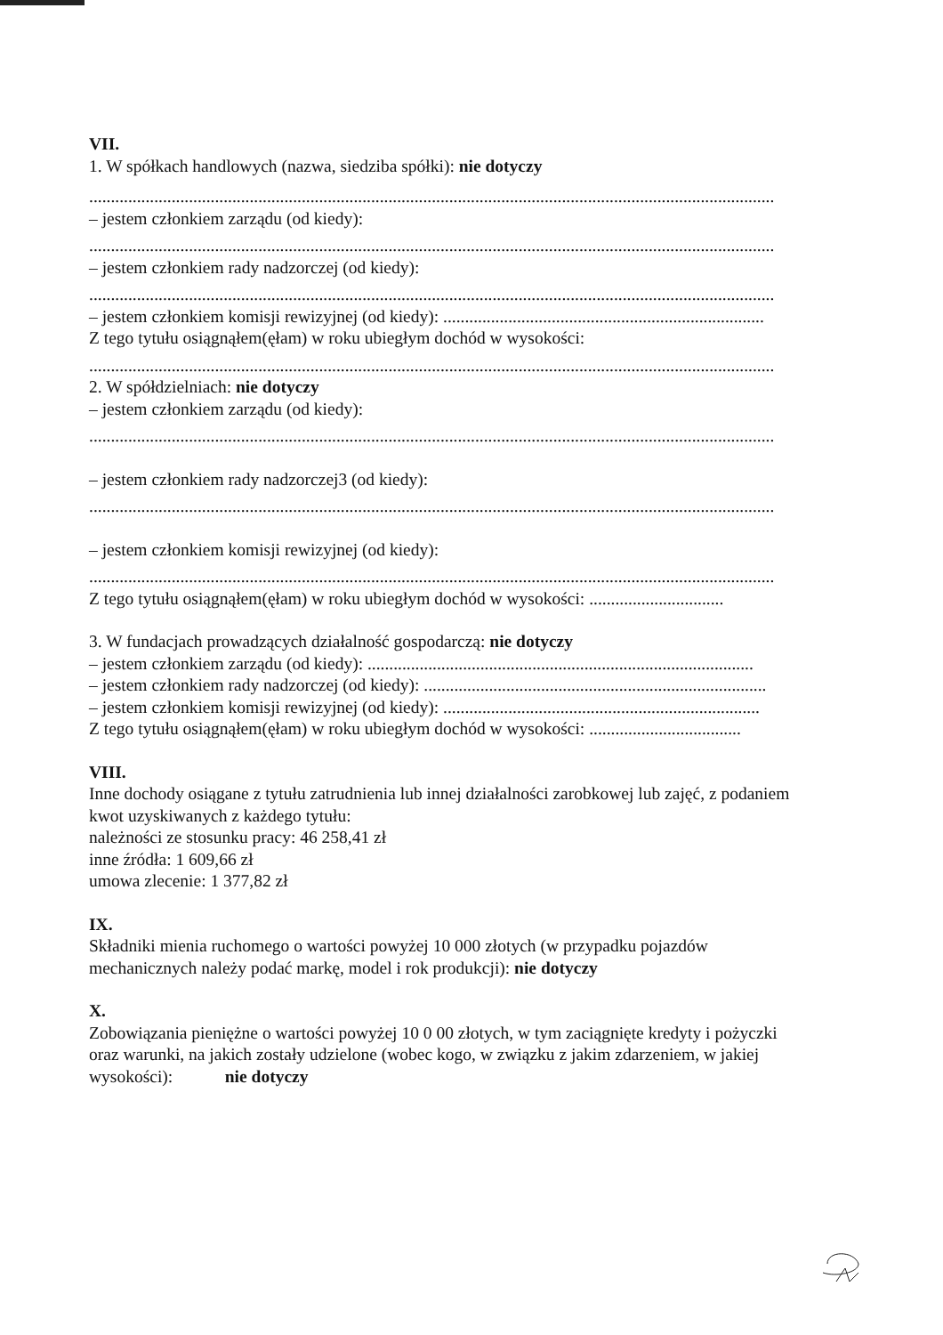VII.
1. W spółkach handlowych (nazwa, siedziba spółki): nie dotyczy
..............................................................................................................................................................
– jestem członkiem zarządu (od kiedy):
..............................................................................................................................................................
– jestem członkiem rady nadzorczej (od kiedy):
..............................................................................................................................................................
– jestem członkiem komisji rewizyjnej (od kiedy): ..........................................................................
Z tego tytułu osiągnąłem(ęłam) w roku ubiegłym dochód w wysokości:
..............................................................................................................................................................
2. W spółdzielniach: nie dotyczy
– jestem członkiem zarządu (od kiedy):
..............................................................................................................................................................
– jestem członkiem rady nadzorczej3 (od kiedy):
..............................................................................................................................................................
– jestem członkiem komisji rewizyjnej (od kiedy):
..............................................................................................................................................................
Z tego tytułu osiągnąłem(ęłam) w roku ubiegłym dochód w wysokości: ...............................
3. W fundacjach prowadzących działalność gospodarczą: nie dotyczy
– jestem członkiem zarządu (od kiedy): .........................................................................................
– jestem członkiem rady nadzorczej (od kiedy): ...............................................................................
– jestem członkiem komisji rewizyjnej (od kiedy): .........................................................................
Z tego tytułu osiągnąłem(ęłam) w roku ubiegłym dochód w wysokości: ...................................
VIII.
Inne dochody osiągane z tytułu zatrudnienia lub innej działalności zarobkowej lub zajęć, z podaniem kwot uzyskiwanych z każdego tytułu:
należności ze stosunku pracy: 46 258,41 zł
inne źródła: 1 609,66 zł
umowa zlecenie: 1 377,82 zł
IX.
Składniki mienia ruchomego o wartości powyżej 10 000 złotych (w przypadku pojazdów mechanicznych należy podać markę, model i rok produkcji): nie dotyczy
X.
Zobowiązania pieniężne o wartości powyżej 10 0 00 złotych, w tym zaciągnięte kredyty i pożyczki oraz warunki, na jakich zostały udzielone (wobec kogo, w związku z jakim zdarzeniem, w jakiej wysokości): nie dotyczy